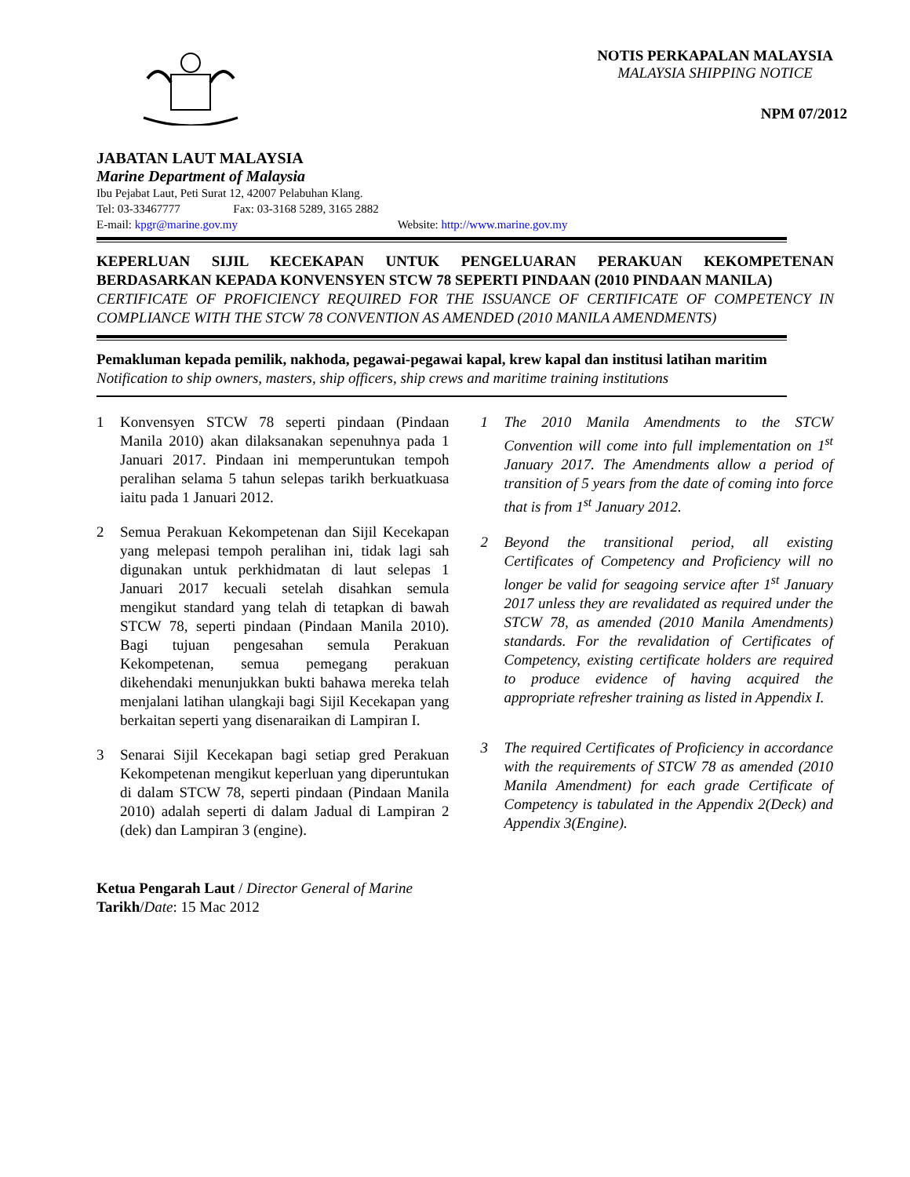NOTIS PERKAPALAN MALAYSIA
MALAYSIA SHIPPING NOTICE
NPM 07/2012
JABATAN LAUT MALAYSIA
Marine Department of Malaysia
Ibu Pejabat Laut, Peti Surat 12, 42007 Pelabuhan Klang.
Tel: 03-33467777 Fax: 03-3168 5289, 3165 2882
E-mail: kpgr@marine.gov.my Website: http://www.marine.gov.my
KEPERLUAN SIJIL KECEKAPAN UNTUK PENGELUARAN PERAKUAN KEKOMPETENAN BERDASARKAN KEPADA KONVENSYEN STCW 78 SEPERTI PINDAAN (2010 PINDAAN MANILA)
CERTIFICATE OF PROFICIENCY REQUIRED FOR THE ISSUANCE OF CERTIFICATE OF COMPETENCY IN COMPLIANCE WITH THE STCW 78 CONVENTION AS AMENDED (2010 MANILA AMENDMENTS)
Pemakluman kepada pemilik, nakhoda, pegawai-pegawai kapal, krew kapal dan institusi latihan maritim
Notification to ship owners, masters, ship officers, ship crews and maritime training institutions
1 Konvensyen STCW 78 seperti pindaan (Pindaan Manila 2010) akan dilaksanakan sepenuhnya pada 1 Januari 2017. Pindaan ini memperuntukan tempoh peralihan selama 5 tahun selepas tarikh berkuatkuasa iaitu pada 1 Januari 2012.
2 Semua Perakuan Kekompetenan dan Sijil Kecekapan yang melepasi tempoh peralihan ini, tidak lagi sah digunakan untuk perkhidmatan di laut selepas 1 Januari 2017 kecuali setelah disahkan semula mengikut standard yang telah di tetapkan di bawah STCW 78, seperti pindaan (Pindaan Manila 2010). Bagi tujuan pengesahan semula Perakuan Kekompetenan, semua pemegang perakuan dikehendaki menunjukkan bukti bahawa mereka telah menjalani latihan ulangkaji bagi Sijil Kecekapan yang berkaitan seperti yang disenaraikan di Lampiran I.
3 Senarai Sijil Kecekapan bagi setiap gred Perakuan Kekompetenan mengikut keperluan yang diperuntukan di dalam STCW 78, seperti pindaan (Pindaan Manila 2010) adalah seperti di dalam Jadual di Lampiran 2 (dek) dan Lampiran 3 (engine).
1 The 2010 Manila Amendments to the STCW Convention will come into full implementation on 1<sup>st</sup> January 2017. The Amendments allow a period of transition of 5 years from the date of coming into force that is from 1<sup>st</sup> January 2012.
2 Beyond the transitional period, all existing Certificates of Competency and Proficiency will no longer be valid for seagoing service after 1<sup>st</sup> January 2017 unless they are revalidated as required under the STCW 78, as amended (2010 Manila Amendments) standards. For the revalidation of Certificates of Competency, existing certificate holders are required to produce evidence of having acquired the appropriate refresher training as listed in Appendix I.
3 The required Certificates of Proficiency in accordance with the requirements of STCW 78 as amended (2010 Manila Amendment) for each grade Certificate of Competency is tabulated in the Appendix 2(Deck) and Appendix 3(Engine).
Ketua Pengarah Laut / Director General of Marine
Tarikh/Date: 15 Mac 2012